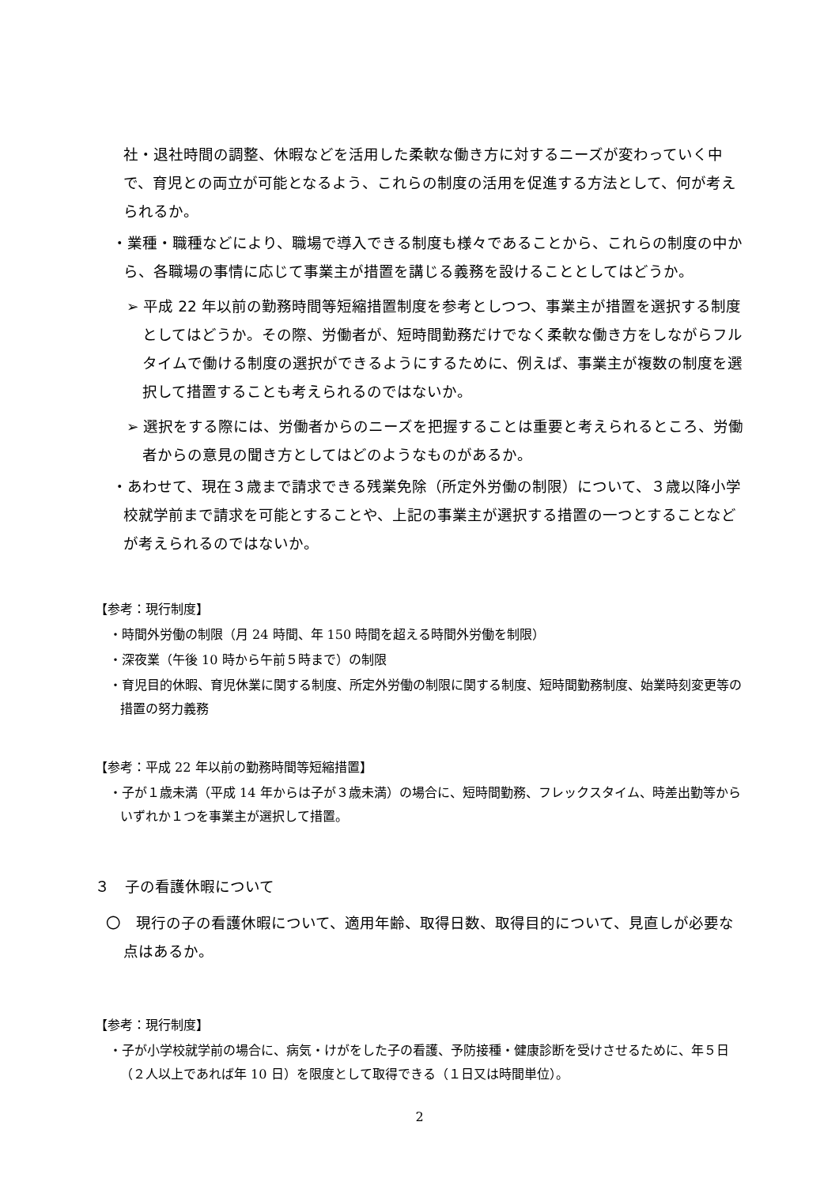社・退社時間の調整、休暇などを活用した柔軟な働き方に対するニーズが変わっていく中で、育児との両立が可能となるよう、これらの制度の活用を促進する方法として、何が考えられるか。
・業種・職種などにより、職場で導入できる制度も様々であることから、これらの制度の中から、各職場の事情に応じて事業主が措置を講じる義務を設けることとしてはどうか。
➢ 平成 22 年以前の勤務時間等短縮措置制度を参考としつつ、事業主が措置を選択する制度としてはどうか。その際、労働者が、短時間勤務だけでなく柔軟な働き方をしながらフルタイムで働ける制度の選択ができるようにするために、例えば、事業主が複数の制度を選択して措置することも考えられるのではないか。
➢ 選択をする際には、労働者からのニーズを把握することは重要と考えられるところ、労働者からの意見の聞き方としてはどのようなものがあるか。
・あわせて、現在３歳まで請求できる残業免除（所定外労働の制限）について、３歳以降小学校就学前まで請求を可能とすることや、上記の事業主が選択する措置の一つとすることなどが考えられるのではないか。
【参考：現行制度】
・時間外労働の制限（月 24 時間、年 150 時間を超える時間外労働を制限）
・深夜業（午後 10 時から午前５時まで）の制限
・育児目的休暇、育児休業に関する制度、所定外労働の制限に関する制度、短時間勤務制度、始業時刻変更等の措置の努力義務
【参考：平成 22 年以前の勤務時間等短縮措置】
・子が１歳未満（平成 14 年からは子が３歳未満）の場合に、短時間勤務、フレックスタイム、時差出勤等からいずれか１つを事業主が選択して措置。
３　子の看護休暇について
〇　現行の子の看護休暇について、適用年齢、取得日数、取得目的について、見直しが必要な点はあるか。
【参考：現行制度】
・子が小学校就学前の場合に、病気・けがをした子の看護、予防接種・健康診断を受けさせるために、年５日（２人以上であれば年 10 日）を限度として取得できる（１日又は時間単位）。
2